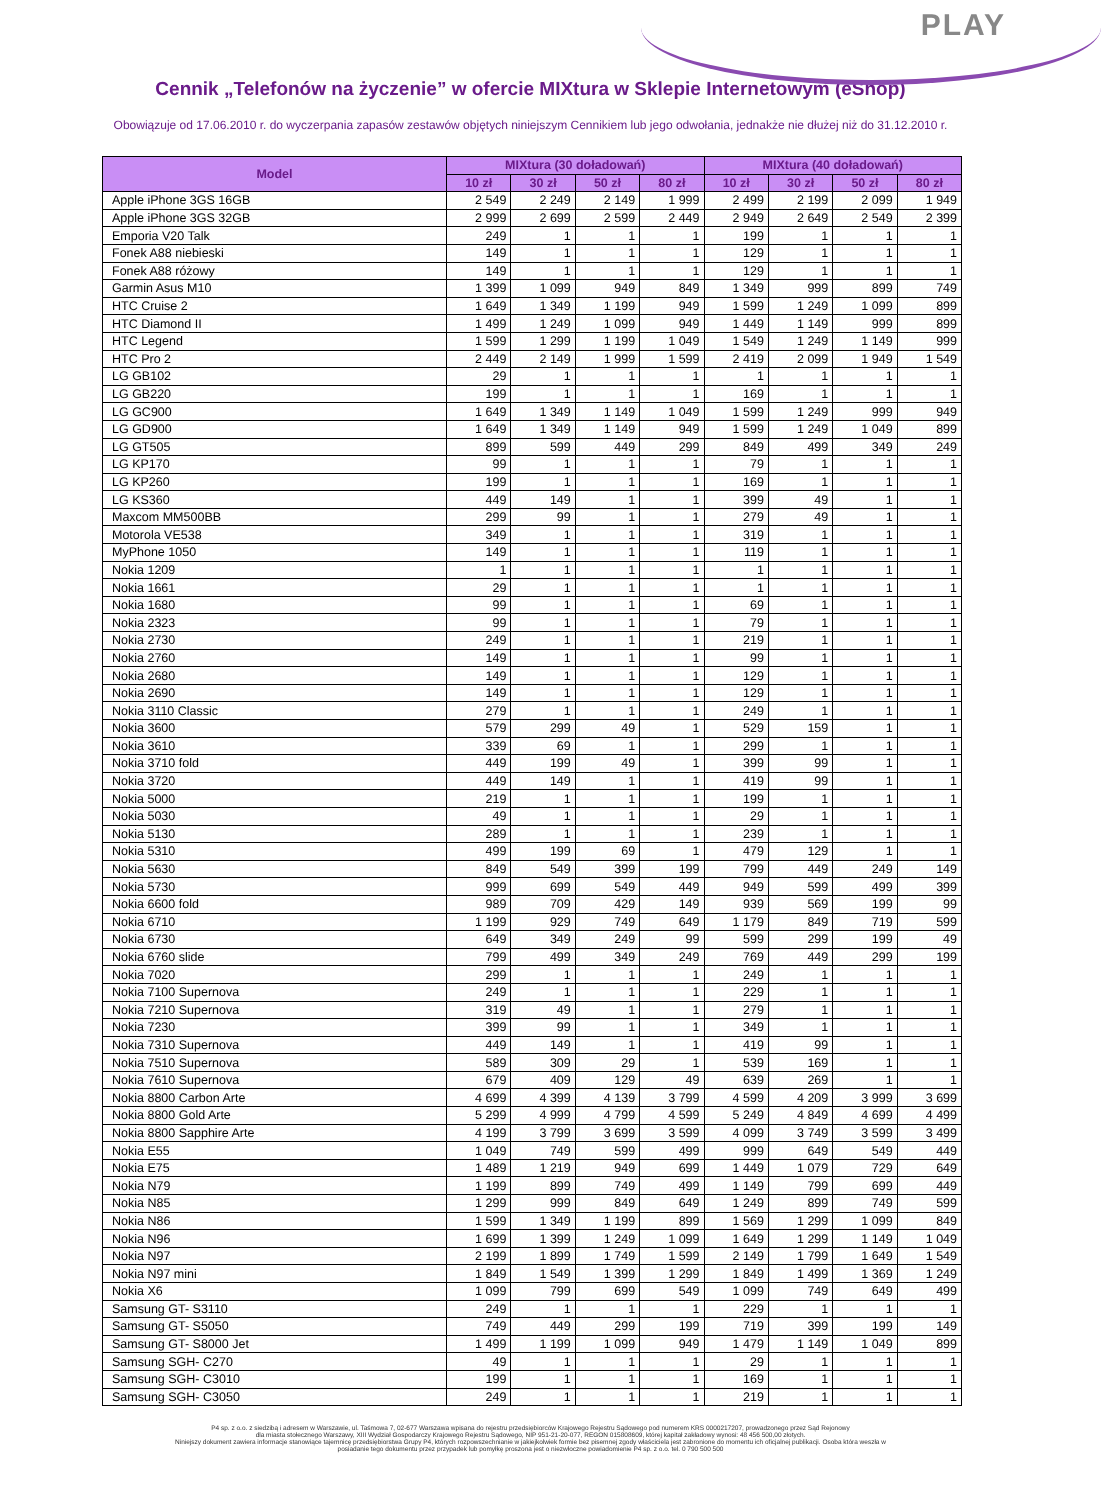PLAY
Cennik „Telefonów na życzenie” w ofercie MIXtura w Sklepie Internetowym (eShop)
Obowiązuje od 17.06.2010 r. do wyczerpania zapasów zestawów objętych niniejszym Cennikiem lub jego odwołania, jednakże nie dłużej niż do 31.12.2010 r.
| Model | MIXtura (30 doładowań) | | | | MIXtura (40 doładowań) | | | |
| --- | --- | --- | --- | --- | --- | --- | --- | --- |
| | 10 zł | 30 zł | 50 zł | 80 zł | 10 zł | 30 zł | 50 zł | 80 zł |
| Apple iPhone 3GS 16GB | 2 549 | 2 249 | 2 149 | 1 999 | 2 499 | 2 199 | 2 099 | 1 949 |
| Apple iPhone 3GS 32GB | 2 999 | 2 699 | 2 599 | 2 449 | 2 949 | 2 649 | 2 549 | 2 399 |
| Emporia V20 Talk | 249 | 1 | 1 | 1 | 199 | 1 | 1 | 1 |
| Fonek A88 niebieski | 149 | 1 | 1 | 1 | 129 | 1 | 1 | 1 |
| Fonek A88 różowy | 149 | 1 | 1 | 1 | 129 | 1 | 1 | 1 |
| Garmin Asus M10 | 1 399 | 1 099 | 949 | 849 | 1 349 | 999 | 899 | 749 |
| HTC Cruise 2 | 1 649 | 1 349 | 1 199 | 949 | 1 599 | 1 249 | 1 099 | 899 |
| HTC Diamond II | 1 499 | 1 249 | 1 099 | 949 | 1 449 | 1 149 | 999 | 899 |
| HTC Legend | 1 599 | 1 299 | 1 199 | 1 049 | 1 549 | 1 249 | 1 149 | 999 |
| HTC Pro 2 | 2 449 | 2 149 | 1 999 | 1 599 | 2 419 | 2 099 | 1 949 | 1 549 |
| LG GB102 | 29 | 1 | 1 | 1 | 1 | 1 | 1 | 1 |
| LG GB220 | 199 | 1 | 1 | 1 | 169 | 1 | 1 | 1 |
| LG GC900 | 1 649 | 1 349 | 1 149 | 1 049 | 1 599 | 1 249 | 999 | 949 |
| LG GD900 | 1 649 | 1 349 | 1 149 | 949 | 1 599 | 1 249 | 1 049 | 899 |
| LG GT505 | 899 | 599 | 449 | 299 | 849 | 499 | 349 | 249 |
| LG KP170 | 99 | 1 | 1 | 1 | 79 | 1 | 1 | 1 |
| LG KP260 | 199 | 1 | 1 | 1 | 169 | 1 | 1 | 1 |
| LG KS360 | 449 | 149 | 1 | 1 | 399 | 49 | 1 | 1 |
| Maxcom MM500BB | 299 | 99 | 1 | 1 | 279 | 49 | 1 | 1 |
| Motorola VE538 | 349 | 1 | 1 | 1 | 319 | 1 | 1 | 1 |
| MyPhone 1050 | 149 | 1 | 1 | 1 | 119 | 1 | 1 | 1 |
| Nokia 1209 | 1 | 1 | 1 | 1 | 1 | 1 | 1 | 1 |
| Nokia 1661 | 29 | 1 | 1 | 1 | 1 | 1 | 1 | 1 |
| Nokia 1680 | 99 | 1 | 1 | 1 | 69 | 1 | 1 | 1 |
| Nokia 2323 | 99 | 1 | 1 | 1 | 79 | 1 | 1 | 1 |
| Nokia 2730 | 249 | 1 | 1 | 1 | 219 | 1 | 1 | 1 |
| Nokia 2760 | 149 | 1 | 1 | 1 | 99 | 1 | 1 | 1 |
| Nokia 2680 | 149 | 1 | 1 | 1 | 129 | 1 | 1 | 1 |
| Nokia 2690 | 149 | 1 | 1 | 1 | 129 | 1 | 1 | 1 |
| Nokia 3110 Classic | 279 | 1 | 1 | 1 | 249 | 1 | 1 | 1 |
| Nokia 3600 | 579 | 299 | 49 | 1 | 529 | 159 | 1 | 1 |
| Nokia 3610 | 339 | 69 | 1 | 1 | 299 | 1 | 1 | 1 |
| Nokia 3710 fold | 449 | 199 | 49 | 1 | 399 | 99 | 1 | 1 |
| Nokia 3720 | 449 | 149 | 1 | 1 | 419 | 99 | 1 | 1 |
| Nokia 5000 | 219 | 1 | 1 | 1 | 199 | 1 | 1 | 1 |
| Nokia 5030 | 49 | 1 | 1 | 1 | 29 | 1 | 1 | 1 |
| Nokia 5130 | 289 | 1 | 1 | 1 | 239 | 1 | 1 | 1 |
| Nokia 5310 | 499 | 199 | 69 | 1 | 479 | 129 | 1 | 1 |
| Nokia 5630 | 849 | 549 | 399 | 199 | 799 | 449 | 249 | 149 |
| Nokia 5730 | 999 | 699 | 549 | 449 | 949 | 599 | 499 | 399 |
| Nokia 6600 fold | 989 | 709 | 429 | 149 | 939 | 569 | 199 | 99 |
| Nokia 6710 | 1 199 | 929 | 749 | 649 | 1 179 | 849 | 719 | 599 |
| Nokia 6730 | 649 | 349 | 249 | 99 | 599 | 299 | 199 | 49 |
| Nokia 6760 slide | 799 | 499 | 349 | 249 | 769 | 449 | 299 | 199 |
| Nokia 7020 | 299 | 1 | 1 | 1 | 249 | 1 | 1 | 1 |
| Nokia 7100 Supernova | 249 | 1 | 1 | 1 | 229 | 1 | 1 | 1 |
| Nokia 7210 Supernova | 319 | 49 | 1 | 1 | 279 | 1 | 1 | 1 |
| Nokia 7230 | 399 | 99 | 1 | 1 | 349 | 1 | 1 | 1 |
| Nokia 7310 Supernova | 449 | 149 | 1 | 1 | 419 | 99 | 1 | 1 |
| Nokia 7510 Supernova | 589 | 309 | 29 | 1 | 539 | 169 | 1 | 1 |
| Nokia 7610 Supernova | 679 | 409 | 129 | 49 | 639 | 269 | 1 | 1 |
| Nokia 8800 Carbon Arte | 4 699 | 4 399 | 4 139 | 3 799 | 4 599 | 4 209 | 3 999 | 3 699 |
| Nokia 8800 Gold Arte | 5 299 | 4 999 | 4 799 | 4 599 | 5 249 | 4 849 | 4 699 | 4 499 |
| Nokia 8800 Sapphire Arte | 4 199 | 3 799 | 3 699 | 3 599 | 4 099 | 3 749 | 3 599 | 3 499 |
| Nokia E55 | 1 049 | 749 | 599 | 499 | 999 | 649 | 549 | 449 |
| Nokia E75 | 1 489 | 1 219 | 949 | 699 | 1 449 | 1 079 | 729 | 649 |
| Nokia N79 | 1 199 | 899 | 749 | 499 | 1 149 | 799 | 699 | 449 |
| Nokia N85 | 1 299 | 999 | 849 | 649 | 1 249 | 899 | 749 | 599 |
| Nokia N86 | 1 599 | 1 349 | 1 199 | 899 | 1 569 | 1 299 | 1 099 | 849 |
| Nokia N96 | 1 699 | 1 399 | 1 249 | 1 099 | 1 649 | 1 299 | 1 149 | 1 049 |
| Nokia N97 | 2 199 | 1 899 | 1 749 | 1 599 | 2 149 | 1 799 | 1 649 | 1 549 |
| Nokia N97 mini | 1 849 | 1 549 | 1 399 | 1 299 | 1 849 | 1 499 | 1 369 | 1 249 |
| Nokia X6 | 1 099 | 799 | 699 | 549 | 1 099 | 749 | 649 | 499 |
| Samsung GT- S3110 | 249 | 1 | 1 | 1 | 229 | 1 | 1 | 1 |
| Samsung GT- S5050 | 749 | 449 | 299 | 199 | 719 | 399 | 199 | 149 |
| Samsung GT- S8000 Jet | 1 499 | 1 199 | 1 099 | 949 | 1 479 | 1 149 | 1 049 | 899 |
| Samsung SGH- C270 | 49 | 1 | 1 | 1 | 29 | 1 | 1 | 1 |
| Samsung SGH- C3010 | 199 | 1 | 1 | 1 | 169 | 1 | 1 | 1 |
| Samsung SGH- C3050 | 249 | 1 | 1 | 1 | 219 | 1 | 1 | 1 |
P4 sp. z o.o. z siedzibą i adresem w Warszawie, ul. Taśmowa 7, 02-677 Warszawa wpisana do rejestru przedsiębiorców Krajowego Rejestru Sądowego pod numerem KRS 0000217207, prowadzonego przez Sąd Rejonowy
dla miasta stołecznego Warszawy, XIII Wydział Gospodarczy Krajowego Rejestru Sądowego, NIP 951-21-20-077, REGON 015808609, której kapitał zakładowy wynosi: 48 456 500,00 złotych.
Niniejszy dokument zawiera informacje stanowiące tajemnicę przedsiębiorstwa Grupy P4, których rozpowszechnianie w jakiejkolwiek formie bez pisemnej zgody właściciela jest zabronione do momentu ich oficjalnej publikacji. Osoba która weszła w
posiadanie tego dokumentu przez przypadek lub pomyłkę proszona jest o niezwłoczne powiadomienie P4 sp. z o.o. tel. 0 790 500 500